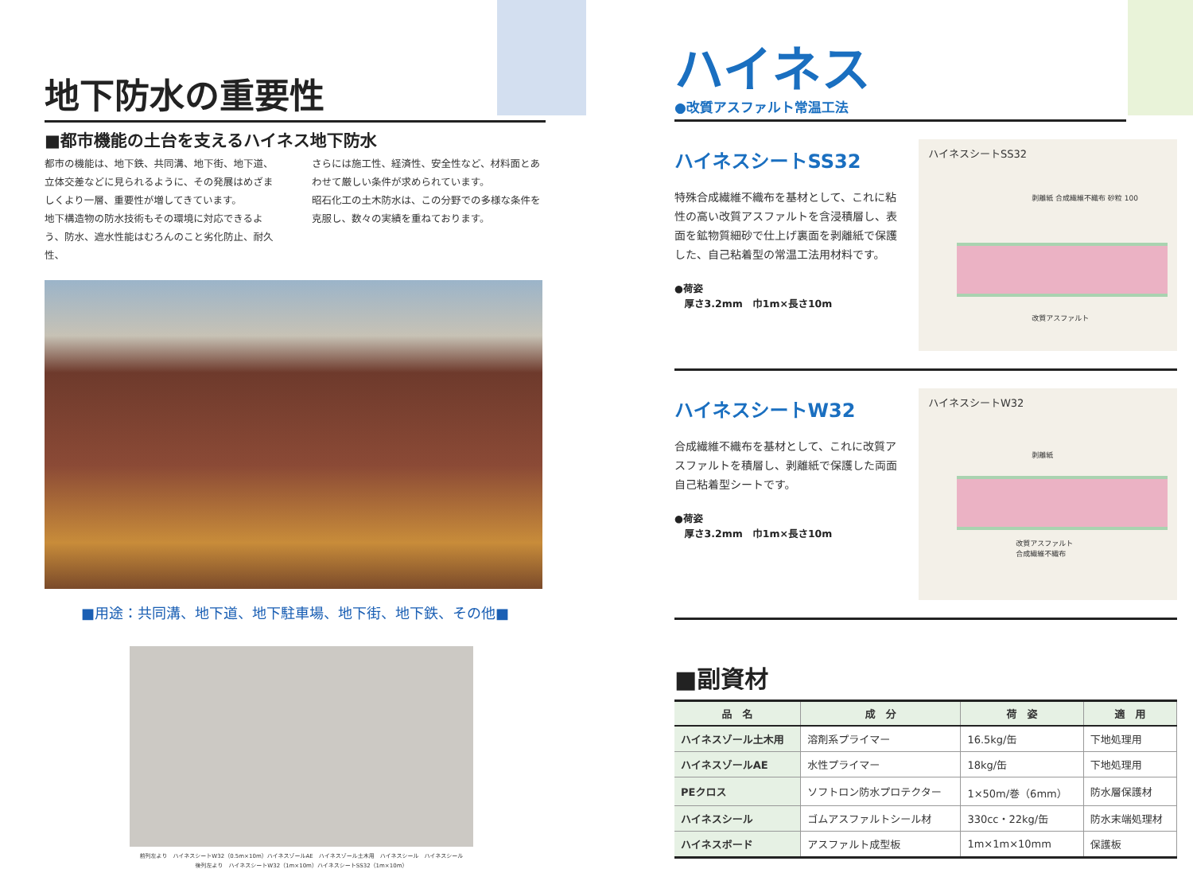地下防水の重要性
■都市機能の土台を支えるハイネス地下防水
都市の機能は、地下鉄、共同溝、地下街、地下道、立体交差などに見られるように、その発展はめざましくより一層、重要性が増してきています。
地下構造物の防水技術もその環境に対応できるよう、防水、遮水性能はむろんのこと劣化防止、耐久性、
さらには施工性、経済性、安全性など、材料面とあわせて厳しい条件が求められています。
昭石化工の土木防水は、この分野での多様な条件を克服し、数々の実績を重ねております。
■用途：共同溝、地下道、地下駐車場、地下街、地下鉄、その他■
前列左より　ハイネスシートW32（0.5m×10m）ハイネスゾールAE　ハイネスゾール土木用　ハイネスシール　ハイネスシール
後列左より　ハイネスシートW32（1m×10m）ハイネスシートSS32（1m×10m）
ハイネス
●改質アスファルト常温工法
ハイネスシートSS32
特殊合成繊維不織布を基材として、これに粘性の高い改質アスファルトを含浸積層し、表面を鉱物質細砂で仕上げ裏面を剥離紙で保護した、自己粘着型の常温工法用材料です。
●荷姿
　厚さ3.2mm　巾1m×長さ10m
ハイネスシートSS32
剥離紙 合成繊維不織布 砂粒 100
改質アスファルト
ハイネスシートW32
合成繊維不織布を基材として、これに改質アスファルトを積層し、剥離紙で保護した両面自己粘着型シートです。
●荷姿
　厚さ3.2mm　巾1m×長さ10m
ハイネスシートW32
剥離紙
改質アスファルト
合成繊維不織布
■副資材
| 品 名 | 成 分 | 荷 姿 | 適 用 |
| --- | --- | --- | --- |
| ハイネスゾール土木用 | 溶剤系プライマー | 16.5kg/缶 | 下地処理用 |
| ハイネスゾールAE | 水性プライマー | 18kg/缶 | 下地処理用 |
| PEクロス | ソフトロン防水プロテクター | 1×50m/巻（6mm） | 防水層保護材 |
| ハイネスシール | ゴムアスファルトシール材 | 330cc・22kg/缶 | 防水末端処理材 |
| ハイネスボード | アスファルト成型板 | 1m×1m×10mm | 保護板 |